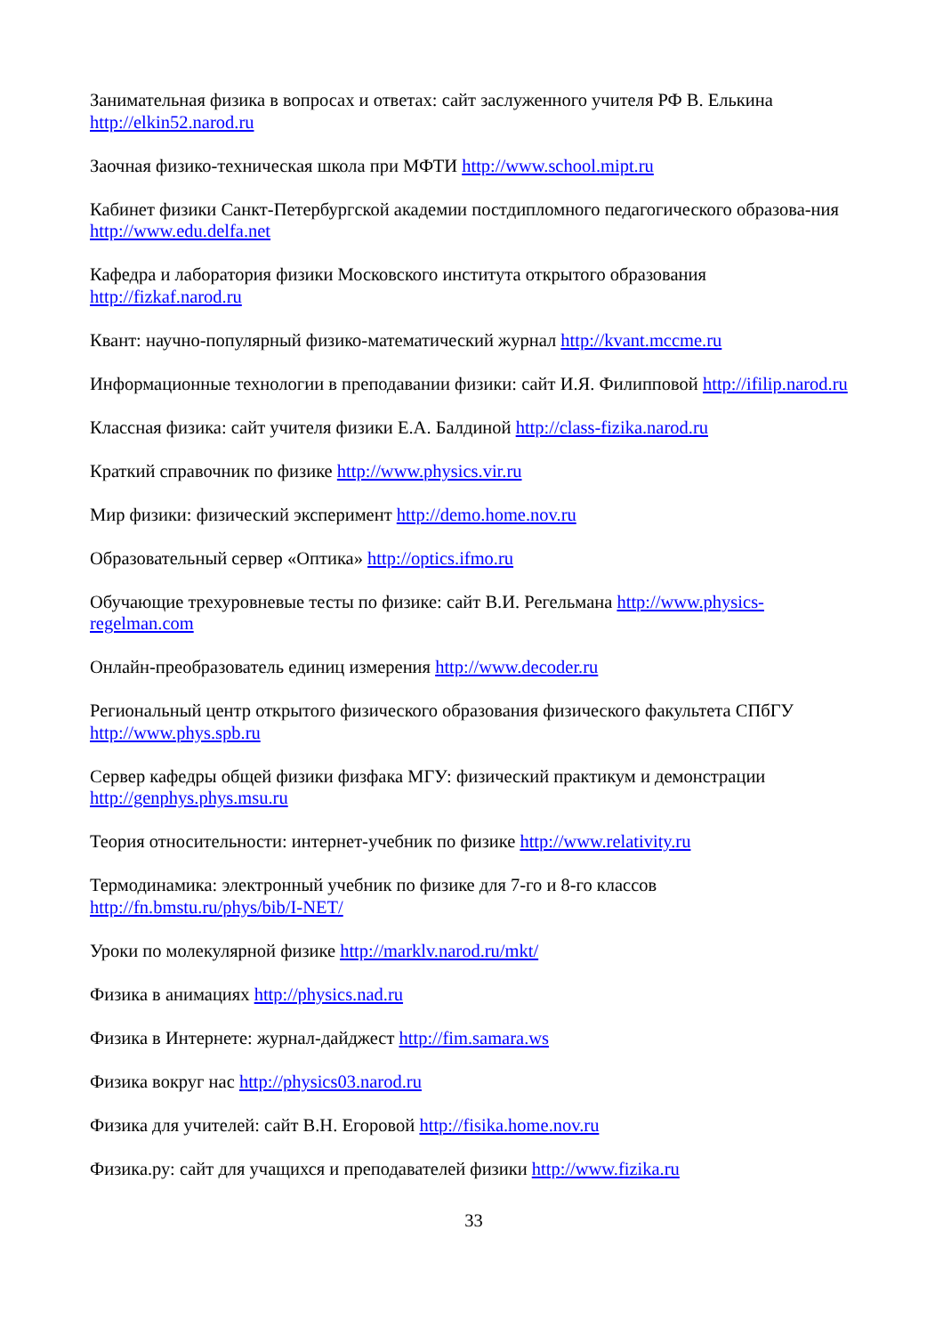Занимательная физика в вопросах и ответах: сайт заслуженного учителя РФ В. Елькина http://elkin52.narod.ru
Заочная физико-техническая школа при МФТИ http://www.school.mipt.ru
Кабинет физики Санкт-Петербургской академии постдипломного педагогического образова-ния http://www.edu.delfa.net
Кафедра и лаборатория физики Московского института открытого образования http://fizkaf.narod.ru
Квант: научно-популярный физико-математический журнал http://kvant.mccme.ru
Информационные технологии в преподавании физики: сайт И.Я. Филипповой http://ifilip.narod.ru
Классная физика: сайт учителя физики Е.А. Балдиной http://class-fizika.narod.ru
Краткий справочник по физике http://www.physics.vir.ru
Мир физики: физический эксперимент http://demo.home.nov.ru
Образовательный сервер «Оптика» http://optics.ifmo.ru
Обучающие трехуровневые тесты по физике: сайт В.И. Регельмана http://www.physics-regelman.com
Онлайн-преобразователь единиц измерения http://www.decoder.ru
Региональный центр открытого физического образования физического факультета СПбГУ http://www.phys.spb.ru
Сервер кафедры общей физики физфака МГУ: физический практикум и демонстрации http://genphys.phys.msu.ru
Теория относительности: интернет-учебник по физике http://www.relativity.ru
Термодинамика: электронный учебник по физике для 7-го и 8-го классов http://fn.bmstu.ru/phys/bib/I-NET/
Уроки по молекулярной физике http://marklv.narod.ru/mkt/
Физика в анимациях http://physics.nad.ru
Физика в Интернете: журнал-дайджест http://fim.samara.ws
Физика вокруг нас http://physics03.narod.ru
Физика для учителей: сайт В.Н. Егоровой http://fisika.home.nov.ru
Физика.ру: сайт для учащихся и преподавателей физики http://www.fizika.ru
33